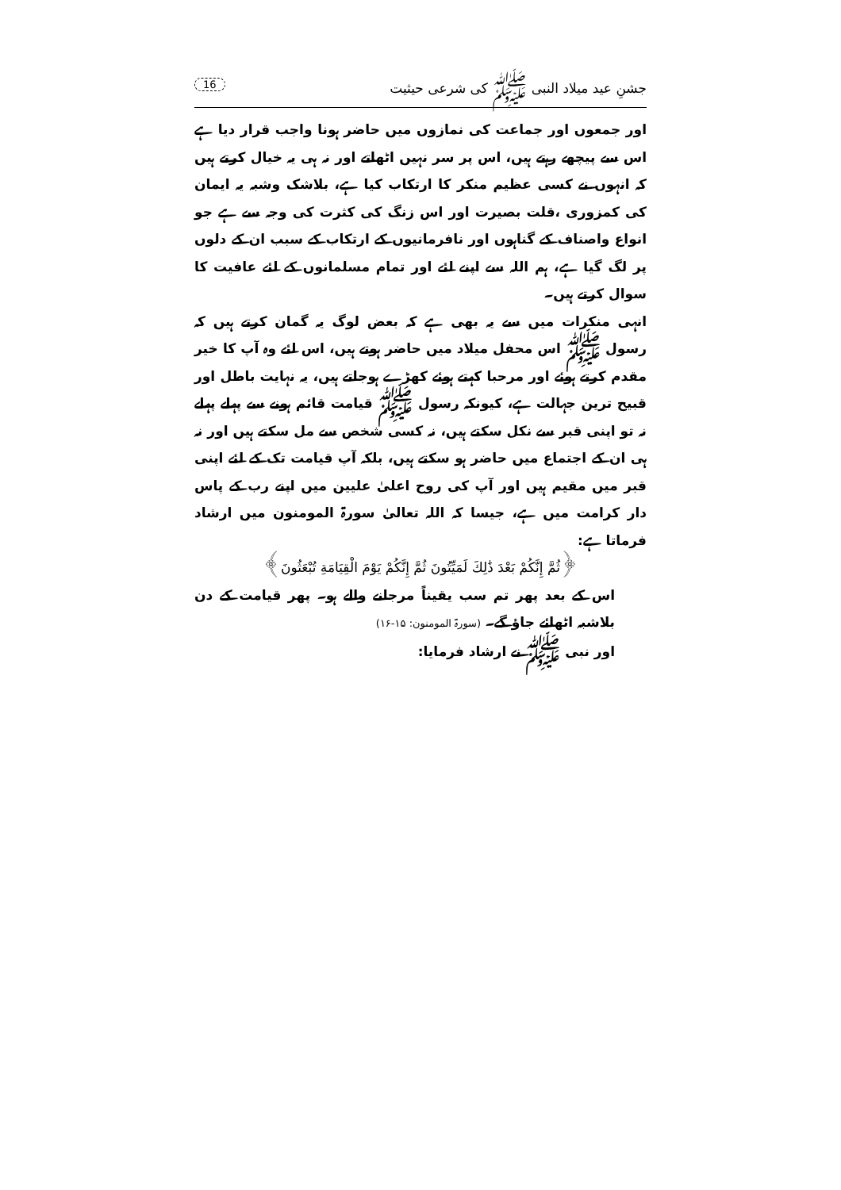جشنِ عید میلاد النبی ﷺ کی شرعی حیثیت 16
اور جمعوں اور جماعت کی نمازوں میں حاضر ہونا واجب قرار دیا ہے اس سے پیچھے رہتے ہیں، اس پر سر نہیں اٹھاتے اور نہ ہی یہ خیال کرتے ہیں کہ انہوں نے کسی عظیم منکر کا ارتکاب کیا ہے، بلاشک وشبہ یہ ایمان کی کمزوری ،قلت بصیرت اور اس زنگ کی کثرت کی وجہ سے ہے جو انواع واصناف کے گناہوں اور نافرمانیوں کے ارتکاب کے سبب ان کے دلوں پر لگ گیا ہے، ہم اللہ سے اپنے لئے اور تمام مسلمانوں کے لئے عافیت کا سوال کرتے ہیں۔
انہی منکرات میں سے یہ بھی ہے کہ بعض لوگ یہ گمان کرتے ہیں کہ رسول ﷺ اس محفل میلاد میں حاضر ہوتے ہیں، اس لئے وہ آپ کا خیر مقدم کرتے ہوئے اور مرحبا کہتے ہوئے کھڑے ہوجاتے ہیں، یہ نہایت باطل اور قبیح ترین جہالت ہے، کیونکہ رسول ﷺ قیامت قائم ہونے سے پہلے پہلے نہ تو اپنی قبر سے نکل سکتے ہیں، نہ کسی شخص سے مل سکتے ہیں اور نہ ہی ان کے اجتماع میں حاضر ہو سکتے ہیں، بلکہ آپ قیامت تک کے لئے اپنی قبر میں مقیم ہیں اور آپ کی روح اعلیٰ علیین میں اپنے رب کے پاس دار کرامت میں ہے، جیسا کہ اللہ تعالیٰ سورۃ المومنون میں ارشاد فرماتا ہے:
﴿ثُمَّ إِنَّكُمْ بَعْدَ ذَٰلِكَ لَمَيِّتُونَ ثُمَّ إِنَّكُمْ يَوْمَ الْقِيَامَةِ تُبْعَثُونَ﴾
اس کے بعد پھر تم سب یقیناً مرجانے والے ہو۔ پھر قیامت کے دن بلاشبہ اٹھائے جاؤ گے۔ (سورۃ المومنون: ۱۵-۱۶)
اور نبی ﷺ نے ارشاد فرمایا: